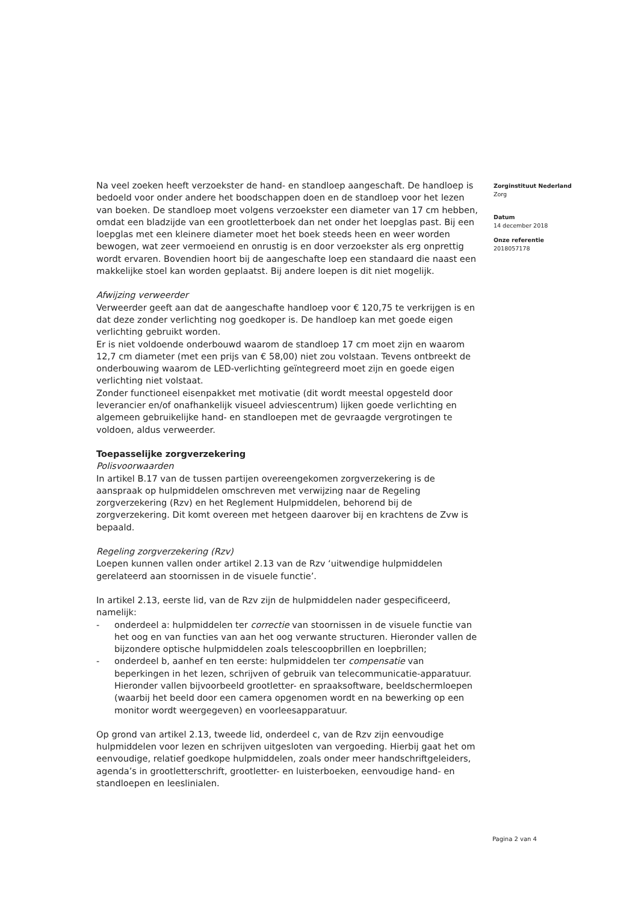Na veel zoeken heeft verzoekster de hand- en standloep aangeschaft. De handloep is bedoeld voor onder andere het boodschappen doen en de standloep voor het lezen van boeken. De standloep moet volgens verzoekster een diameter van 17 cm hebben, omdat een bladzijde van een grootletterboek dan net onder het loepglas past. Bij een loepglas met een kleinere diameter moet het boek steeds heen en weer worden bewogen, wat zeer vermoeiend en onrustig is en door verzoekster als erg onprettig wordt ervaren. Bovendien hoort bij de aangeschafte loep een standaard die naast een makkelijke stoel kan worden geplaatst. Bij andere loepen is dit niet mogelijk.
Afwijzing verweerder
Verweerder geeft aan dat de aangeschafte handloep voor € 120,75 te verkrijgen is en dat deze zonder verlichting nog goedkoper is. De handloep kan met goede eigen verlichting gebruikt worden.
Er is niet voldoende onderbouwd waarom de standloep 17 cm moet zijn en waarom 12,7 cm diameter (met een prijs van € 58,00) niet zou volstaan. Tevens ontbreekt de onderbouwing waarom de LED-verlichting geïntegreerd moet zijn en goede eigen verlichting niet volstaat.
Zonder functioneel eisenpakket met motivatie (dit wordt meestal opgesteld door leverancier en/of onafhankelijk visueel adviescentrum) lijken goede verlichting en algemeen gebruikelijke hand- en standloepen met de gevraagde vergrotingen te voldoen, aldus verweerder.
Toepasselijke zorgverzekering
Polisvoorwaarden
In artikel B.17 van de tussen partijen overeengekomen zorgverzekering is de aanspraak op hulpmiddelen omschreven met verwijzing naar de Regeling zorgverzekering (Rzv) en het Reglement Hulpmiddelen, behorend bij de zorgverzekering. Dit komt overeen met hetgeen daarover bij en krachtens de Zvw is bepaald.
Regeling zorgverzekering (Rzv)
Loepen kunnen vallen onder artikel 2.13 van de Rzv ‘uitwendige hulpmiddelen gerelateerd aan stoornissen in de visuele functie’.
In artikel 2.13, eerste lid, van de Rzv zijn de hulpmiddelen nader gespecificeerd, namelijk:
- onderdeel a: hulpmiddelen ter correctie van stoornissen in de visuele functie van het oog en van functies van aan het oog verwante structuren. Hieronder vallen de bijzondere optische hulpmiddelen zoals telescoopbrillen en loepbrillen;
- onderdeel b, aanhef en ten eerste: hulpmiddelen ter compensatie van beperkingen in het lezen, schrijven of gebruik van telecommunicatie-apparatuur. Hieronder vallen bijvoorbeeld grootletter- en spraaksoftware, beeldschermloepen (waarbij het beeld door een camera opgenomen wordt en na bewerking op een monitor wordt weergegeven) en voorleesapparatuur.
Op grond van artikel 2.13, tweede lid, onderdeel c, van de Rzv zijn eenvoudige hulpmiddelen voor lezen en schrijven uitgesloten van vergoeding. Hierbij gaat het om eenvoudige, relatief goedkope hulpmiddelen, zoals onder meer handschriftgeleiders, agenda’s in grootletterschrift, grootletter- en luisterboeken, eenvoudige hand- en standloepen en leeslinialen.
Zorginstituut Nederland
Zorg
Datum
14 december 2018
Onze referentie
2018057178
Pagina 2 van 4